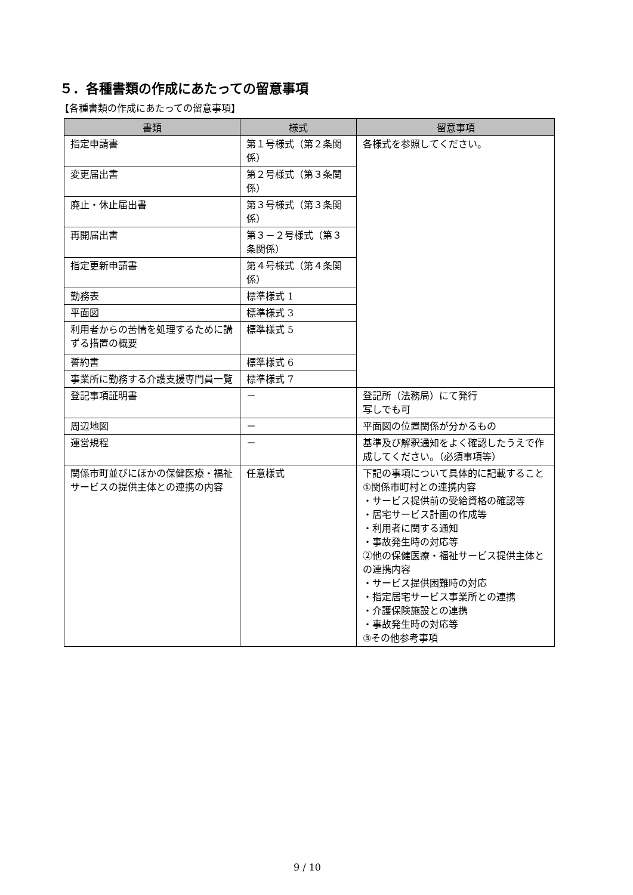５．各種書類の作成にあたっての留意事項
【各種書類の作成にあたっての留意事項】
| 書類 | 様式 | 留意事項 |
| --- | --- | --- |
| 指定申請書 | 第１号様式（第２条関係） | 各様式を参照してください。 |
| 変更届出書 | 第２号様式（第３条関係） | |
| 廃止・休止届出書 | 第３号様式（第３条関係） | |
| 再開届出書 | 第３－２号様式（第３条関係） | |
| 指定更新申請書 | 第４号様式（第４条関係） | |
| 勤務表 | 標準様式 1 | |
| 平面図 | 標準様式 3 | |
| 利用者からの苦情を処理するために講ずる措置の概要 | 標準様式 5 | |
| 誓約書 | 標準様式 6 | |
| 事業所に勤務する介護支援専門員一覧 | 標準様式 7 | |
| 登記事項証明書 | － | 登記所（法務局）にて発行 写しでも可 |
| 周辺地図 | － | 平面図の位置関係が分かるもの |
| 運営規程 | － | 基準及び解釈通知をよく確認したうえで作成してください。（必須事項等） |
| 関係市町並びにほかの保健医療・福祉サービスの提供主体との連携の内容 | 任意様式 | 下記の事項について具体的に記載すること ①関係市町村との連携内容 ・サービス提供前の受給資格の確認等 ・居宅サービス計画の作成等 ・利用者に関する通知 ・事故発生時の対応等 ②他の保健医療・福祉サービス提供主体との連携内容 ・サービス提供困難時の対応 ・指定居宅サービス事業所との連携 ・介護保険施設との連携 ・事故発生時の対応等 ③その他参考事項 |
9 / 10